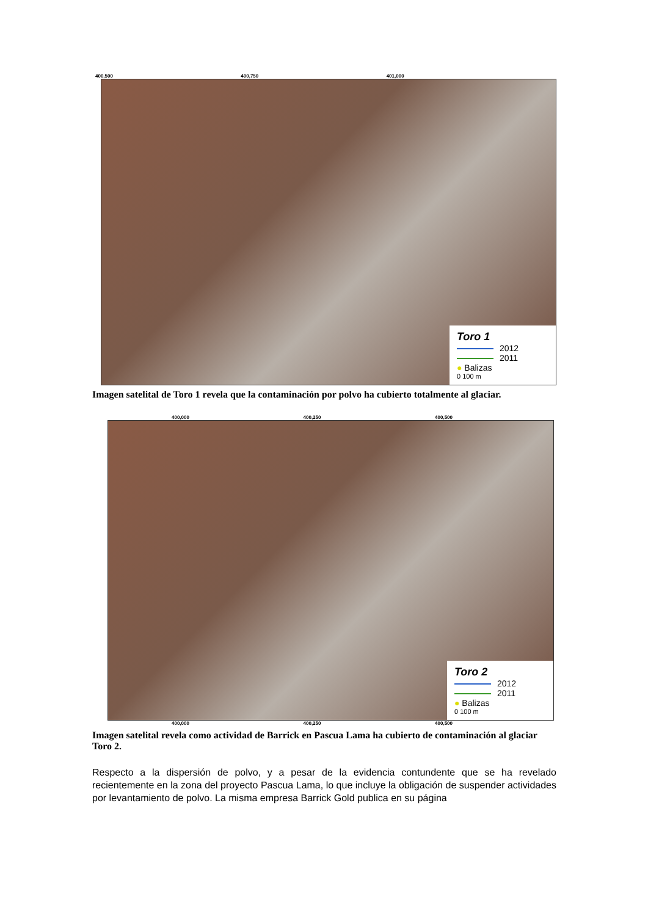400,500 400,750 401,000
Toro 1
2012
2011
● Balizas
0 100 m
Imagen satelital de Toro 1 revela que la contaminación por polvo ha cubierto totalmente al glaciar.
400,000 400,250 400,500
Toro 2
2012
2011
● Balizas
0 100 m
400,000 400,250 400,500
Imagen satelital revela como actividad de Barrick en Pascua Lama ha cubierto de contaminación al glaciar Toro 2.
Respecto a la dispersión de polvo, y a pesar de la evidencia contundente que se ha revelado recientemente en la zona del proyecto Pascua Lama, lo que incluye la obligación de suspender actividades por levantamiento de polvo. La misma empresa Barrick Gold publica en su página